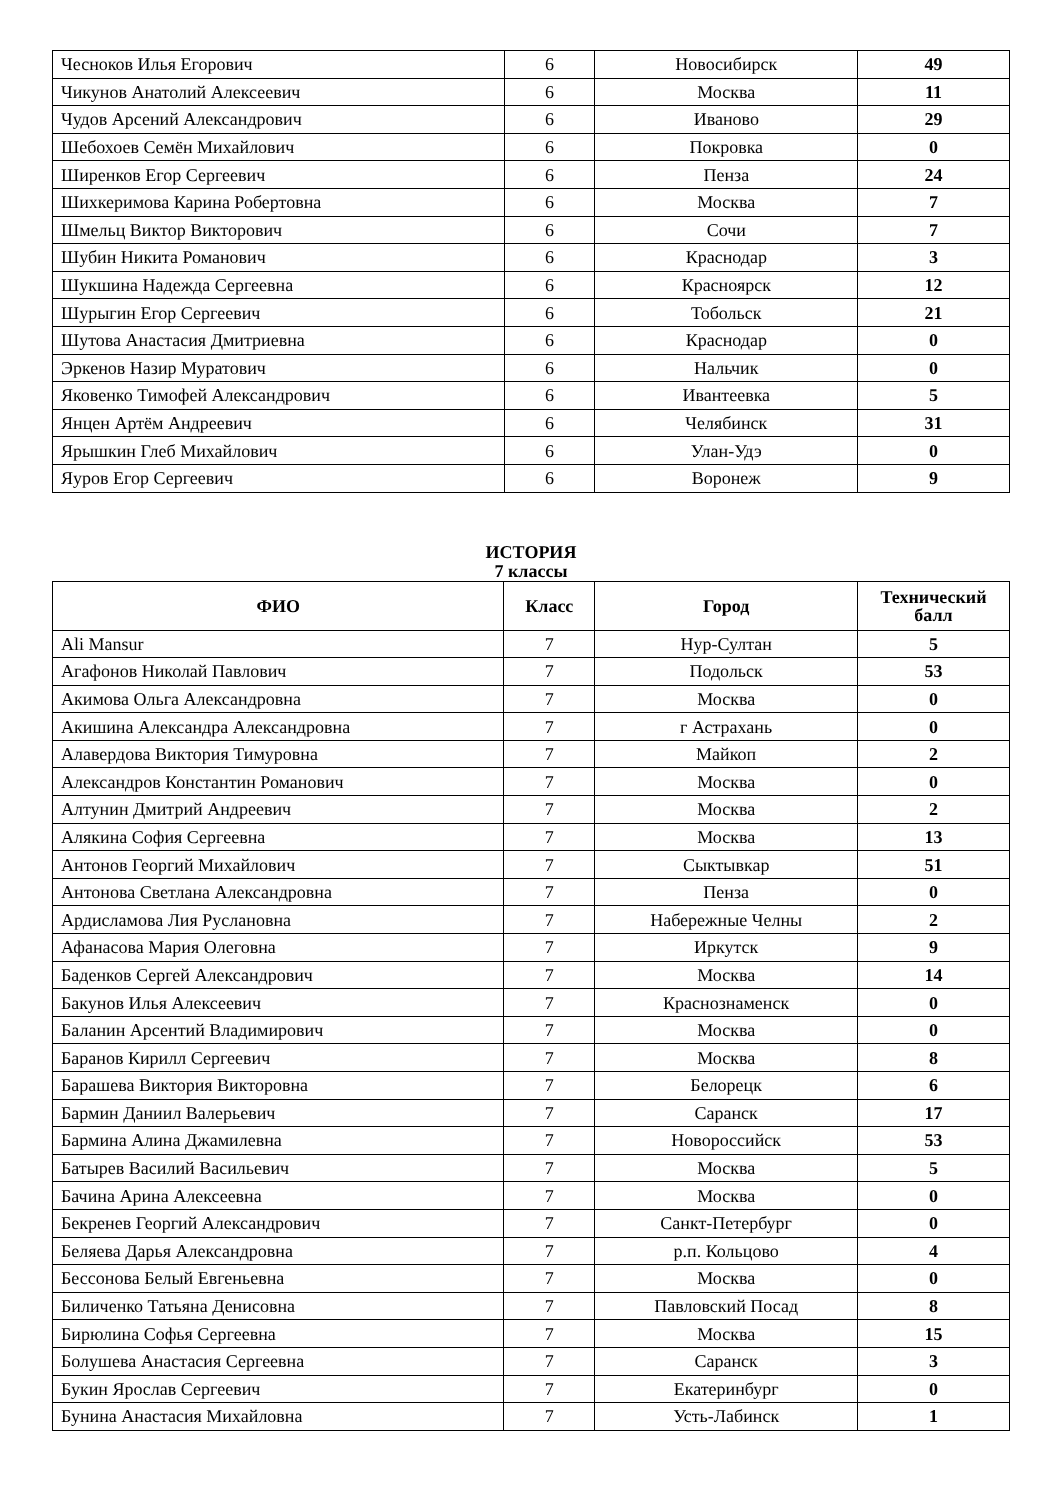| Чесноков Илья Егорович | 6 | Новосибирск | 49 |
| Чикунов Анатолий Алексеевич | 6 | Москва | 11 |
| Чудов Арсений Александрович | 6 | Иваново | 29 |
| Шебохоев Семён Михайлович | 6 | Покровка | 0 |
| Ширенков Егор Сергеевич | 6 | Пенза | 24 |
| Шихкеримова Карина Робертовна | 6 | Москва | 7 |
| Шмельц Виктор Викторович | 6 | Сочи | 7 |
| Шубин Никита Романович | 6 | Краснодар | 3 |
| Шукшина Надежда Сергеевна | 6 | Красноярск | 12 |
| Шурыгин Егор Сергеевич | 6 | Тобольск | 21 |
| Шутова Анастасия Дмитриевна | 6 | Краснодар | 0 |
| Эркенов Назир Муратович | 6 | Нальчик | 0 |
| Яковенко Тимофей Александрович | 6 | Ивантеевка | 5 |
| Янцен Артём Андреевич | 6 | Челябинск | 31 |
| Ярышкин Глеб Михайлович | 6 | Улан-Удэ | 0 |
| Яуров Егор Сергеевич | 6 | Воронеж | 9 |
ИСТОРИЯ
7 классы
| ФИО | Класс | Город | Технический балл |
| --- | --- | --- | --- |
| Ali Mansur | 7 | Нур-Султан | 5 |
| Агафонов Николай Павлович | 7 | Подольск | 53 |
| Акимова Ольга Александровна | 7 | Москва | 0 |
| Акишина Александра Александровна | 7 | г Астрахань | 0 |
| Алавердова Виктория Тимуровна | 7 | Майкоп | 2 |
| Александров Константин Романович | 7 | Москва | 0 |
| Алтунин Дмитрий Андреевич | 7 | Москва | 2 |
| Алякина София Сергеевна | 7 | Москва | 13 |
| Антонов Георгий Михайлович | 7 | Сыктывкар | 51 |
| Антонова Светлана Александровна | 7 | Пенза | 0 |
| Ардисламова Лия Руслановна | 7 | Набережные Челны | 2 |
| Афанасова Мария Олеговна | 7 | Иркутск | 9 |
| Баденков Сергей Александрович | 7 | Москва | 14 |
| Бакунов Илья Алексеевич | 7 | Краснознаменск | 0 |
| Баланин Арсентий Владимирович | 7 | Москва | 0 |
| Баранов Кирилл Сергеевич | 7 | Москва | 8 |
| Барашева Виктория Викторовна | 7 | Белорецк | 6 |
| Бармин Даниил Валерьевич | 7 | Саранск | 17 |
| Бармина Алина Джамилевна | 7 | Новороссийск | 53 |
| Батырев Василий Васильевич | 7 | Москва | 5 |
| Бачина Арина Алексеевна | 7 | Москва | 0 |
| Бекренев Георгий Александрович | 7 | Санкт-Петербург | 0 |
| Беляева Дарья Александровна | 7 | р.п. Кольцово | 4 |
| Бессонова Белый Евгеньевна | 7 | Москва | 0 |
| Биличенко Татьяна Денисовна | 7 | Павловский Посад | 8 |
| Бирюлина Софья Сергеевна | 7 | Москва | 15 |
| Болушева Анастасия Сергеевна | 7 | Саранск | 3 |
| Букин Ярослав Сергеевич | 7 | Екатеринбург | 0 |
| Бунина Анастасия Михайловна | 7 | Усть-Лабинск | 1 |